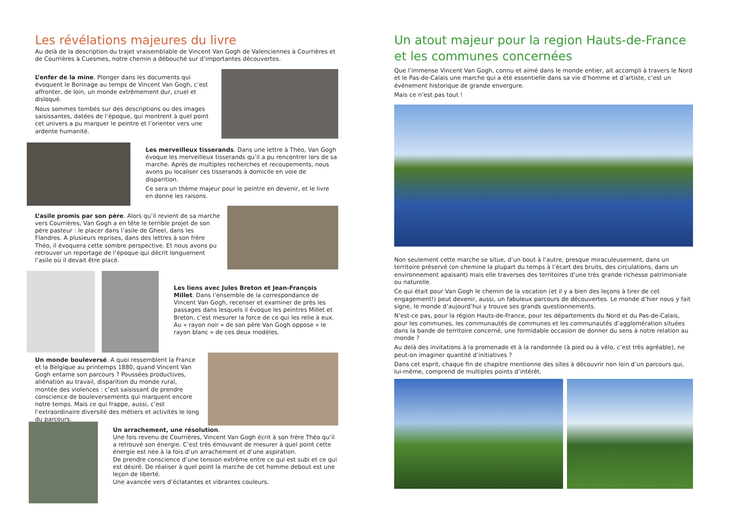Les révélations majeures du livre
Au delà de la description du trajet vraisemblable de Vincent Van Gogh de Valenciennes à Courrières et de Courrières à Cuesmes, notre chemin a débouché sur d’importantes découvertes.
L’enfer de la mine. Plonger dans les documents qui évoquent le Borinage au temps de Vincent Van Gogh, c’est affronter, de loin, un monde extrêmement dur, cruel et disloqué.
Nous sommes tombés sur des descriptions ou des images saisissantes, datées de l’époque, qui montrent à quel point cet univers a pu marquer le peintre et l’orienter vers une ardente humanité.
Les merveilleux tisserands. Dans une lettre à Théo, Van Gogh évoque les merveilleux tisserands qu’il a pu rencontrer lors de sa marche. Après de multiples recherches et recoupements, nous avons pu localiser ces tisserands à domicile en voie de disparition.
Ce sera un thème majeur pour le peintre en devenir, et le livre en donne les raisons.
L’asile promis par son père. Alors qu’il revient de sa marche vers Courrières, Van Gogh a en tête le terrible projet de son père pasteur : le placer dans l’asile de Gheel, dans les Flandres. A plusieurs reprises, dans des lettres à son frère Théo, il évoquera cette sombre perspective. Et nous avons pu retrouver un reportage de l’époque qui décrit longuement l’asile où il devait être placé.
Les liens avec Jules Breton et Jean-François Millet. Dans l’ensemble de la correspondance de Vincent Van Gogh, recenser et examiner de près les passages dans lesquels il évoque les peintres Millet et Breton, c’est mesurer la force de ce qui les relie à eux. Au « rayon noir » de son père Van Gogh oppose « le rayon blanc » de ces deux modèles.
Un monde bouleversé. A quoi ressemblent la France et la Belgique au printemps 1880, quand Vincent Van Gogh entame son parcours ? Poussées productives, aliénation au travail, disparition du monde rural, montée des violences : c’est saisissant de prendre conscience de bouleversements qui marquent encore notre temps. Mais ce qui frappe, aussi, c’est l’extraordinaire diversité des métiers et activités le long du parcours.
Un arrachement, une résolution.
Une fois revenu de Courrières, Vincent Van Gogh écrit à son frère Théo qu’il a retrouvé son énergie. C’est très émouvant de mesurer à quel point cette énergie est née à la fois d’un arrachement et d’une aspiration.
De prendre conscience d’une tension extrême entre ce qui est subi et ce qui est désiré. De réaliser à quel point la marche de cet homme debout est une leçon de liberté.
Une avancée vers d’éclatantes et vibrantes couleurs.
Un atout majeur pour la region Hauts-de-France et les communes concernées
Que l’immense Vincent Van Gogh, connu et aimé dans le monde entier, ait accompli à travers le Nord et le Pas-de-Calais une marche qui a été essentielle dans sa vie d’homme et d’artiste, c’est un événement historique de grande envergure.
Mais ce n’est pas tout !
Non seulement cette marche se situe, d’un bout à l’autre, presque miraculeusement, dans un territoire préservé (on chemine la plupart du temps à l’écart des bruits, des circulations, dans un environnement apaisant) mais elle traverses des territoires d’une très grande richesse patrimoniale ou naturelle.
Ce qui était pour Van Gogh le chemin de la vocation (et il y a bien des leçons à tirer de cet engagement!) peut devenir, aussi, un fabuleux parcours de découvertes. Le monde d’hier nous y fait signe, le monde d’aujourd’hui y trouve ses grands questionnements.
N’est-ce pas, pour la région Hauts-de-France, pour les départements du Nord et du Pas-de-Calais, pour les communes, les communautés de communes et les communautés d’agglomération situées dans la bande de territoire concerné, une formidable occasion de donner du sens à notre relation au monde ?
Au delà des invitations à la promenade et à la randonnée (à pied ou à vélo, c’est très agréable), ne peut-on imaginer quantité d’initiatives ?
Dans cet esprit, chaque fin de chapitre mentionne des sites à découvrir non loin d’un parcours qui, lui-même, comprend de multiples points d’intérêt.